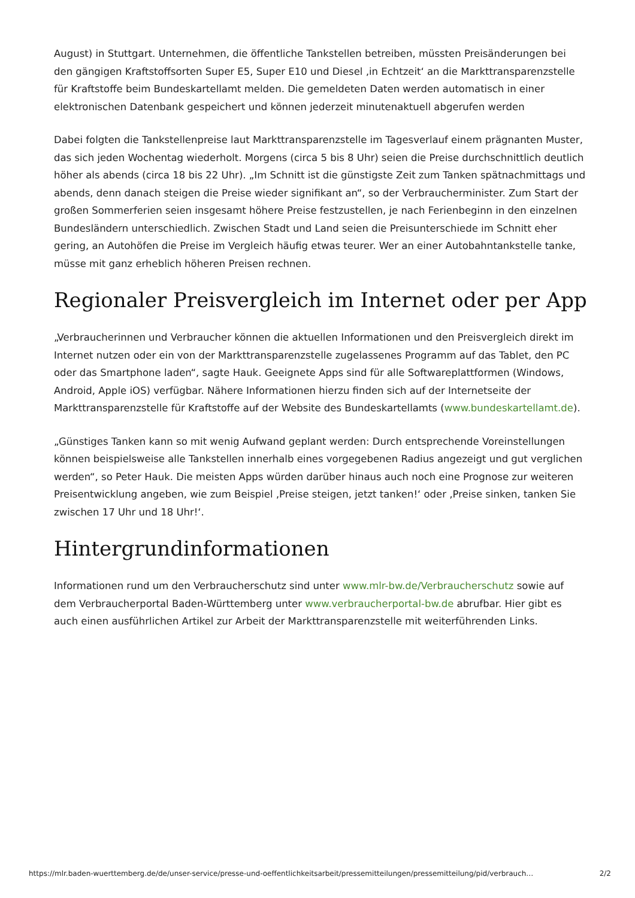August) in Stuttgart. Unternehmen, die öffentliche Tankstellen betreiben, müssten Preisänderungen bei den gängigen Kraftstoffsorten Super E5, Super E10 und Diesel ‚in Echtzeit‘ an die Markttransparenzstelle für Kraftstoffe beim Bundeskartellamt melden. Die gemeldeten Daten werden automatisch in einer elektronischen Datenbank gespeichert und können jederzeit minutenaktuell abgerufen werden
Dabei folgten die Tankstellenpreise laut Markttransparenzstelle im Tagesverlauf einem prägnanten Muster, das sich jeden Wochentag wiederholt. Morgens (circa 5 bis 8 Uhr) seien die Preise durchschnittlich deutlich höher als abends (circa 18 bis 22 Uhr). „Im Schnitt ist die günstigste Zeit zum Tanken spätnachmittags und abends, denn danach steigen die Preise wieder signifikant an“, so der Verbraucherminister. Zum Start der großen Sommerferien seien insgesamt höhere Preise festzustellen, je nach Ferienbeginn in den einzelnen Bundesländern unterschiedlich. Zwischen Stadt und Land seien die Preisunterschiede im Schnitt eher gering, an Autohöfen die Preise im Vergleich häufig etwas teurer. Wer an einer Autobahntankstelle tanke, müsse mit ganz erheblich höheren Preisen rechnen.
Regionaler Preisvergleich im Internet oder per App
„Verbraucherinnen und Verbraucher können die aktuellen Informationen und den Preisvergleich direkt im Internet nutzen oder ein von der Markttransparenzstelle zugelassenes Programm auf das Tablet, den PC oder das Smartphone laden“, sagte Hauk. Geeignete Apps sind für alle Softwareplattformen (Windows, Android, Apple iOS) verfügbar. Nähere Informationen hierzu finden sich auf der Internetseite der Markttransparenzstelle für Kraftstoffe auf der Website des Bundeskartellamts (www.bundeskartellamt.de).
„Günstiges Tanken kann so mit wenig Aufwand geplant werden: Durch entsprechende Voreinstellungen können beispielsweise alle Tankstellen innerhalb eines vorgegebenen Radius angezeigt und gut verglichen werden“, so Peter Hauk. Die meisten Apps würden darüber hinaus auch noch eine Prognose zur weiteren Preisentwicklung angeben, wie zum Beispiel ‚Preise steigen, jetzt tanken!‘ oder ‚Preise sinken, tanken Sie zwischen 17 Uhr und 18 Uhr!‘.
Hintergrundinformationen
Informationen rund um den Verbraucherschutz sind unter www.mlr-bw.de/Verbraucherschutz sowie auf dem Verbraucherportal Baden-Württemberg unter www.verbraucherportal-bw.de abrufbar. Hier gibt es auch einen ausführlichen Artikel zur Arbeit der Markttransparenzstelle mit weiterführenden Links.
https://mlr.baden-wuerttemberg.de/de/unser-service/presse-und-oeffentlichkeitsarbeit/pressemitteilungen/pressemitteilung/pid/verbrauch… 2/2